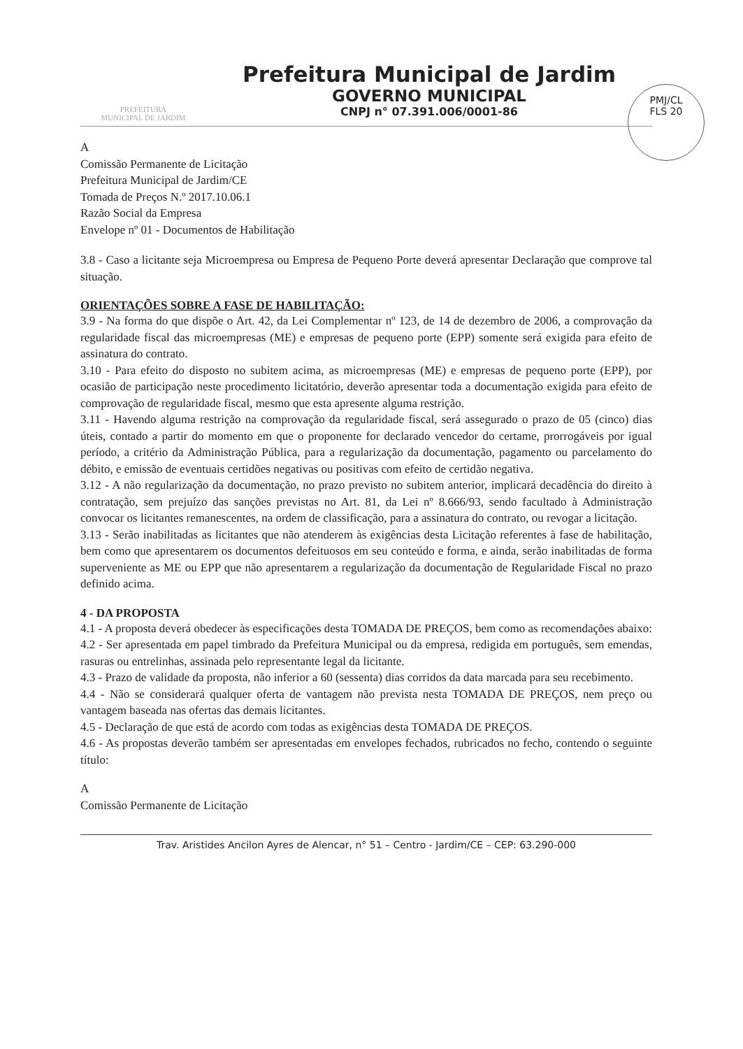PREFEITURA
MUNICIPAL DE JARDIM
Prefeitura Municipal de Jardim
GOVERNO MUNICIPAL
CNPJ n° 07.391.006/0001-86
PMJ/CL
FLS 20
A
Comissão Permanente de Licitação
Prefeitura Municipal de Jardim/CE
Tomada de Preços N.º 2017.10.06.1
Razão Social da Empresa
Envelope nº 01 - Documentos de Habilitação
3.8 - Caso a licitante seja Microempresa ou Empresa de Pequeno Porte deverá apresentar Declaração que comprove tal situação.
ORIENTAÇÕES SOBRE A FASE DE HABILITAÇÃO:
3.9 - Na forma do que dispõe o Art. 42, da Lei Complementar nº 123, de 14 de dezembro de 2006, a comprovação da regularidade fiscal das microempresas (ME) e empresas de pequeno porte (EPP) somente será exigida para efeito de assinatura do contrato.
3.10 - Para efeito do disposto no subitem acima, as microempresas (ME) e empresas de pequeno porte (EPP), por ocasião de participação neste procedimento licitatório, deverão apresentar toda a documentação exigida para efeito de comprovação de regularidade fiscal, mesmo que esta apresente alguma restrição.
3.11 - Havendo alguma restrição na comprovação da regularidade fiscal, será assegurado o prazo de 05 (cinco) dias úteis, contado a partir do momento em que o proponente for declarado vencedor do certame, prorrogáveis por igual período, a critério da Administração Pública, para a regularização da documentação, pagamento ou parcelamento do débito, e emissão de eventuais certidões negativas ou positivas com efeito de certidão negativa.
3.12 - A não regularização da documentação, no prazo previsto no subitem anterior, implicará decadência do direito à contratação, sem prejuízo das sanções previstas no Art. 81, da Lei nº 8.666/93, sendo facultado à Administração convocar os licitantes remanescentes, na ordem de classificação, para a assinatura do contrato, ou revogar a licitação.
3.13 - Serão inabilitadas as licitantes que não atenderem às exigências desta Licitação referentes à fase de habilitação, bem como que apresentarem os documentos defeituosos em seu conteúdo e forma, e ainda, serão inabilitadas de forma superveniente as ME ou EPP que não apresentarem a regularização da documentação de Regularidade Fiscal no prazo definido acima.
4 - DA PROPOSTA
4.1 - A proposta deverá obedecer às especificações desta TOMADA DE PREÇOS, bem como as recomendações abaixo:
4.2 - Ser apresentada em papel timbrado da Prefeitura Municipal ou da empresa, redigida em português, sem emendas, rasuras ou entrelinhas, assinada pelo representante legal da licitante.
4.3 - Prazo de validade da proposta, não inferior a 60 (sessenta) dias corridos da data marcada para seu recebimento.
4.4 - Não se considerará qualquer oferta de vantagem não prevista nesta TOMADA DE PREÇOS, nem preço ou vantagem baseada nas ofertas das demais licitantes.
4.5 - Declaração de que está de acordo com todas as exigências desta TOMADA DE PREÇOS.
4.6 - As propostas deverão também ser apresentadas em envelopes fechados, rubricados no fecho, contendo o seguinte título:
A
Comissão Permanente de Licitação
Trav. Aristides Ancilon Ayres de Alencar, n° 51 – Centro - Jardim/CE – CEP: 63.290-000